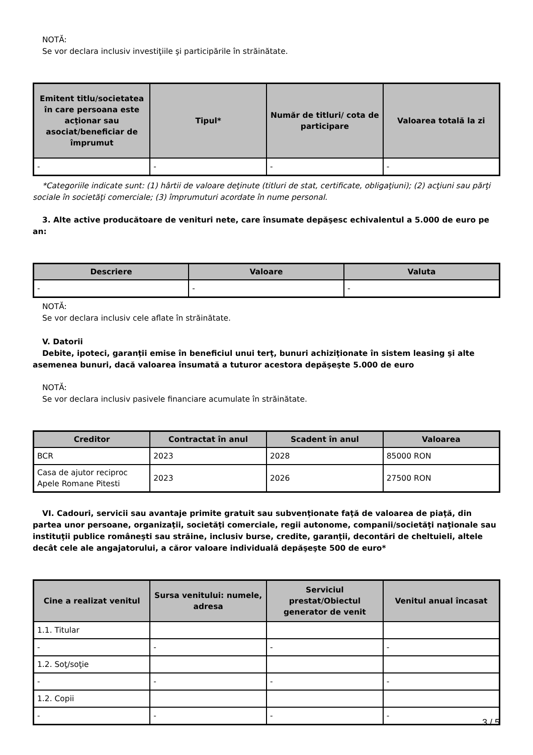NOTĂ:
Se vor declara inclusiv investiţiile şi participările în străinătate.
| Emitent titlu/societatea în care persoana este acţionar sau asociat/beneficiar de împrumut | Tipul* | Număr de titluri/ cota de participare | Valoarea totală la zi |
| --- | --- | --- | --- |
| - | - | - | - |
*Categoriile indicate sunt: (1) hârtii de valoare deţinute (titluri de stat, certificate, obligaţiuni); (2) acţiuni sau părţi sociale în societăţi comerciale; (3) împrumuturi acordate în nume personal.
3. Alte active producătoare de venituri nete, care însumate depăşesc echivalentul a 5.000 de euro pe an:
| Descriere | Valoare | Valuta |
| --- | --- | --- |
| - | - | - |
NOTĂ:
Se vor declara inclusiv cele aflate în străinătate.
V. Datorii
Debite, ipoteci, garanţii emise în beneficiul unui terţ, bunuri achiziţionate în sistem leasing şi alte asemenea bunuri, dacă valoarea însumată a tuturor acestora depăşeşte 5.000 de euro
NOTĂ:
Se vor declara inclusiv pasivele financiare acumulate în străinătate.
| Creditor | Contractat în anul | Scadent în anul | Valoarea |
| --- | --- | --- | --- |
| BCR | 2023 | 2028 | 85000 RON |
| Casa de ajutor reciproc Apele Romane Pitesti | 2023 | 2026 | 27500 RON |
VI. Cadouri, servicii sau avantaje primite gratuit sau subvenţionate faţă de valoarea de piaţă, din partea unor persoane, organizaţii, societăţi comerciale, regii autonome, companii/societăţi naţionale sau instituţii publice româneşti sau străine, inclusiv burse, credite, garanţii, decontări de cheltuieli, altele decât cele ale angajatorului, a căror valoare individuală depăşeşte 500 de euro*
| Cine a realizat venitul | Sursa venitului: numele, adresa | Serviciul prestat/Obiectul generator de venit | Venitul anual încasat |
| --- | --- | --- | --- |
| 1.1. Titular | | | |
| - | - | - | - |
| 1.2. Soţ/soţie | | | |
| - | - | - | - |
| 1.2. Copii | | | |
| - | - | - | - |
3 / 5